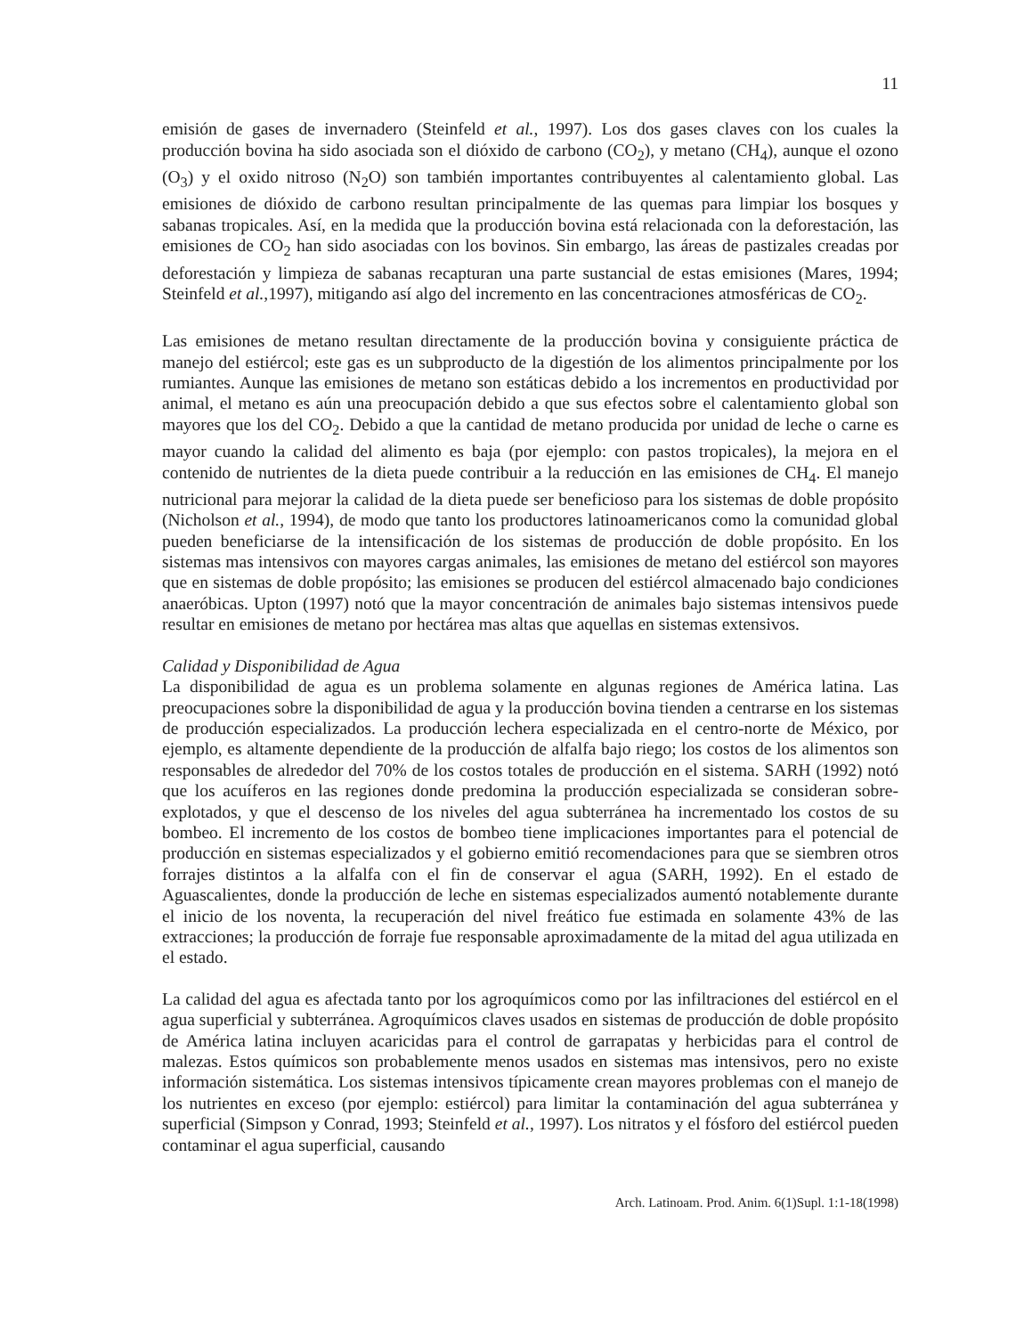11
emisión de gases de invernadero (Steinfeld et al., 1997). Los dos gases claves con los cuales la producción bovina ha sido asociada son el dióxido de carbono (CO<sub>2</sub>), y metano (CH<sub>4</sub>), aunque el ozono (O<sub>3</sub>) y el oxido nitroso (N<sub>2</sub>O) son también importantes contribuyentes al calentamiento global. Las emisiones de dióxido de carbono resultan principalmente de las quemas para limpiar los bosques y sabanas tropicales. Así, en la medida que la producción bovina está relacionada con la deforestación, las emisiones de CO<sub>2</sub> han sido asociadas con los bovinos. Sin embargo, las áreas de pastizales creadas por deforestación y limpieza de sabanas recapturan una parte sustancial de estas emisiones (Mares, 1994; Steinfeld et al.,1997), mitigando así algo del incremento en las concentraciones atmosféricas de CO<sub>2</sub>.
Las emisiones de metano resultan directamente de la producción bovina y consiguiente práctica de manejo del estiércol; este gas es un subproducto de la digestión de los alimentos principalmente por los rumiantes. Aunque las emisiones de metano son estáticas debido a los incrementos en productividad por animal, el metano es aún una preocupación debido a que sus efectos sobre el calentamiento global son mayores que los del CO<sub>2</sub>. Debido a que la cantidad de metano producida por unidad de leche o carne es mayor cuando la calidad del alimento es baja (por ejemplo: con pastos tropicales), la mejora en el contenido de nutrientes de la dieta puede contribuir a la reducción en las emisiones de CH<sub>4</sub>. El manejo nutricional para mejorar la calidad de la dieta puede ser beneficioso para los sistemas de doble propósito (Nicholson et al., 1994), de modo que tanto los productores latinoamericanos como la comunidad global pueden beneficiarse de la intensificación de los sistemas de producción de doble propósito. En los sistemas mas intensivos con mayores cargas animales, las emisiones de metano del estiércol son mayores que en sistemas de doble propósito; las emisiones se producen del estiércol almacenado bajo condiciones anaeróbicas. Upton (1997) notó que la mayor concentración de animales bajo sistemas intensivos puede resultar en emisiones de metano por hectárea mas altas que aquellas en sistemas extensivos.
Calidad y Disponibilidad de Agua
La disponibilidad de agua es un problema solamente en algunas regiones de América latina. Las preocupaciones sobre la disponibilidad de agua y la producción bovina tienden a centrarse en los sistemas de producción especializados. La producción lechera especializada en el centro-norte de México, por ejemplo, es altamente dependiente de la producción de alfalfa bajo riego; los costos de los alimentos son responsables de alrededor del 70% de los costos totales de producción en el sistema. SARH (1992) notó que los acuíferos en las regiones donde predomina la producción especializada se consideran sobre-explotados, y que el descenso de los niveles del agua subterránea ha incrementado los costos de su bombeo. El incremento de los costos de bombeo tiene implicaciones importantes para el potencial de producción en sistemas especializados y el gobierno emitió recomendaciones para que se siembren otros forrajes distintos a la alfalfa con el fin de conservar el agua (SARH, 1992). En el estado de Aguascalientes, donde la producción de leche en sistemas especializados aumentó notablemente durante el inicio de los noventa, la recuperación del nivel freático fue estimada en solamente 43% de las extracciones; la producción de forraje fue responsable aproximadamente de la mitad del agua utilizada en el estado.
La calidad del agua es afectada tanto por los agroquímicos como por las infiltraciones del estiércol en el agua superficial y subterránea. Agroquímicos claves usados en sistemas de producción de doble propósito de América latina incluyen acaricidas para el control de garrapatas y herbicidas para el control de malezas. Estos químicos son probablemente menos usados en sistemas mas intensivos, pero no existe información sistemática. Los sistemas intensivos típicamente crean mayores problemas con el manejo de los nutrientes en exceso (por ejemplo: estiércol) para limitar la contaminación del agua subterránea y superficial (Simpson y Conrad, 1993; Steinfeld et al., 1997). Los nitratos y el fósforo del estiércol pueden contaminar el agua superficial, causando
Arch. Latinoam. Prod. Anim. 6(1)Supl. 1:1-18(1998)